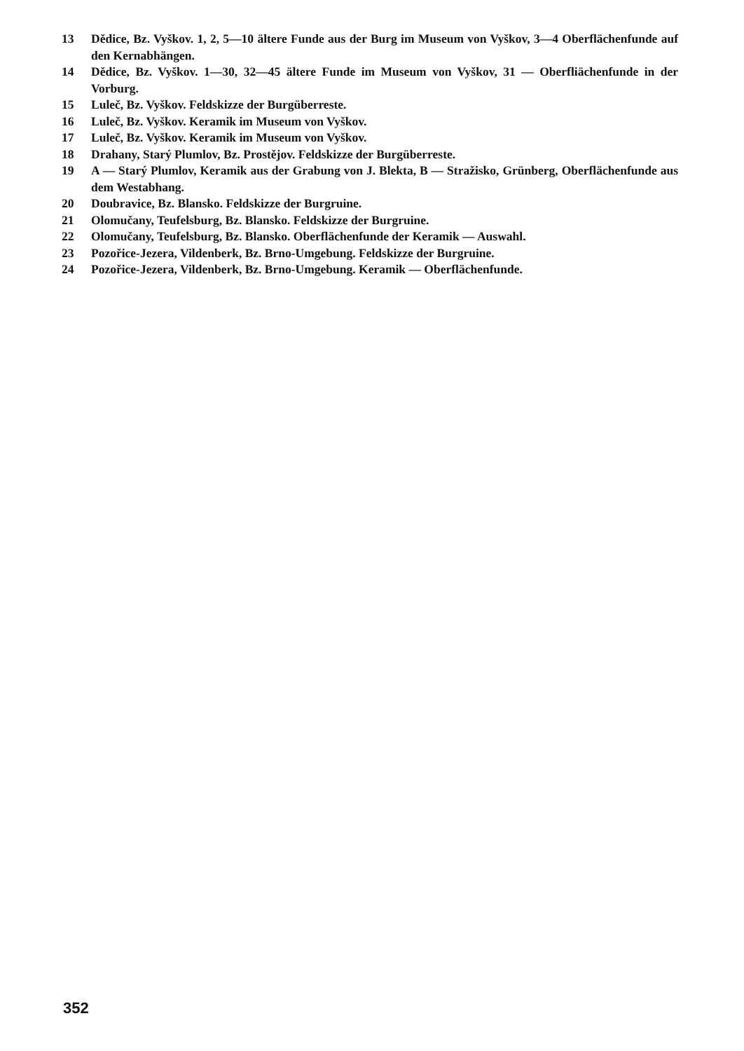13 Dědice, Bz. Vyškov. 1, 2, 5—10 ältere Funde aus der Burg im Museum von Vyškov, 3—4 Oberflächenfunde auf den Kernabhängen.
14 Dědice, Bz. Vyškov. 1—30, 32—45 ältere Funde im Museum von Vyškov, 31 — Oberfliächenfunde in der Vorburg.
15 Luleč, Bz. Vyškov. Feldskizze der Burgüberreste.
16 Luleč, Bz. Vyškov. Keramik im Museum von Vyškov.
17 Luleč, Bz. Vyškov. Keramik im Museum von Vyškov.
18 Drahany, Starý Plumlov, Bz. Prostějov. Feldskizze der Burgüberreste.
19 A — Starý Plumlov, Keramik aus der Grabung von J. Blekta, B — Stražisko, Grünberg, Oberflächenfunde aus dem Westabhang.
20 Doubravice, Bz. Blansko. Feldskizze der Burgruine.
21 Olomučany, Teufelsburg, Bz. Blansko. Feldskizze der Burgruine.
22 Olomučany, Teufelsburg, Bz. Blansko. Oberflächenfunde der Keramik — Auswahl.
23 Pozořice-Jezera, Vildenberk, Bz. Brno-Umgebung. Feldskizze der Burgruine.
24 Pozořice-Jezera, Vildenberk, Bz. Brno-Umgebung. Keramik — Oberflächenfunde.
352